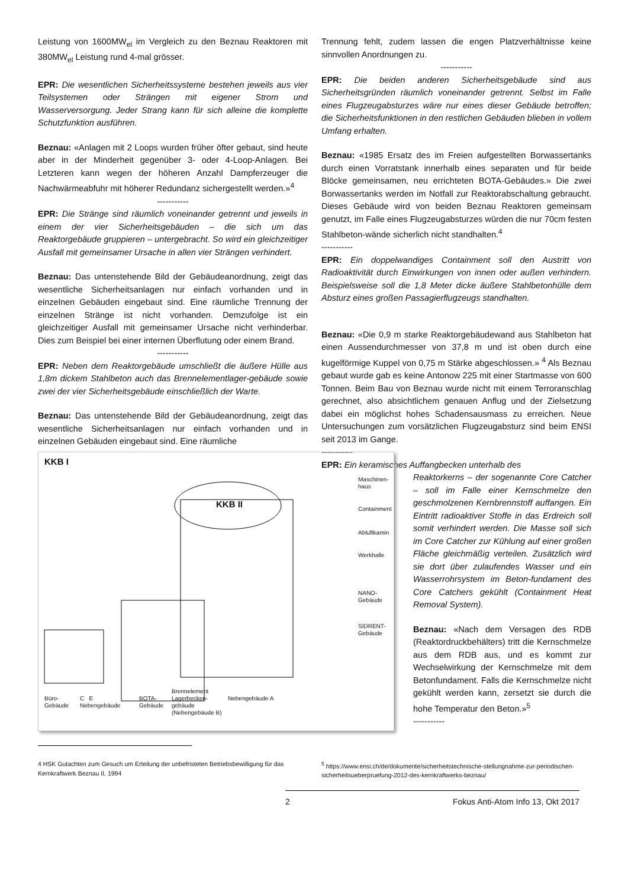Leistung von 1600MW<sub>el</sub> im Vergleich zu den Beznau Reaktoren mit 380MW<sub>el</sub> Leistung rund 4-mal grösser.
EPR: Die wesentlichen Sicherheitssysteme bestehen jeweils aus vier Teilsystemen oder Strängen mit eigener Strom und Wasserversorgung. Jeder Strang kann für sich alleine die komplette Schutzfunktion ausführen.
Beznau: «Anlagen mit 2 Loops wurden früher öfter gebaut, sind heute aber in der Minderheit gegenüber 3- oder 4-Loop-Anlagen. Bei Letzteren kann wegen der höheren Anzahl Dampferzeuger die Nachwärmeabfuhr mit höherer Redundanz sichergestellt werden.»<sup>4</sup>
-----------
EPR: Die Stränge sind räumlich voneinander getrennt und jeweils in einem der vier Sicherheitsgebäuden – die sich um das Reaktorgebäude gruppieren – untergebracht. So wird ein gleichzeitiger Ausfall mit gemeinsamer Ursache in allen vier Strängen verhindert.
Beznau: Das untenstehende Bild der Gebäudeanordnung, zeigt das wesentliche Sicherheitsanlagen nur einfach vorhanden und in einzelnen Gebäuden eingebaut sind. Eine räumliche Trennung der einzelnen Stränge ist nicht vorhanden. Demzufolge ist ein gleichzeitiger Ausfall mit gemeinsamer Ursache nicht verhinderbar. Dies zum Beispiel bei einer internen Überflutung oder einem Brand.
-----------
EPR: Neben dem Reaktorgebäude umschließt die äußere Hülle aus 1,8m dickem Stahlbeton auch das Brennelementlager-gebäude sowie zwei der vier Sicherheitsgebäude einschließlich der Warte.
Beznau: Das untenstehende Bild der Gebäudeanordnung, zeigt das wesentliche Sicherheitsanlagen nur einfach vorhanden und in einzelnen Gebäuden eingebaut sind. Eine räumliche
KKB I
KKB II
Maschinen-
haus
Containment
Abluftkamin
Werkhalle
NANO-
Gebäude
SIDRENT-
Gebäude
Büro-
Gebäude
C E
Nebengebäude
BOTA-
Gebäude
Brennelement
Lagerbecken-
gebäude
(Nebengebäude B)
Nebengebäude A
Trennung fehlt, zudem lassen die engen Platzverhältnisse keine sinnvollen Anordnungen zu.
-----------
EPR: Die beiden anderen Sicherheitsgebäude sind aus Sicherheitsgründen räumlich voneinander getrennt. Selbst im Falle eines Flugzeugabsturzes wäre nur eines dieser Gebäude betroffen; die Sicherheitsfunktionen in den restlichen Gebäuden blieben in vollem Umfang erhalten.
Beznau: «1985 Ersatz des im Freien aufgestellten Borwassertanks durch einen Vorratstank innerhalb eines separaten und für beide Blöcke gemeinsamen, neu errichteten BOTA-Gebäudes.» Die zwei Borwassertanks werden im Notfall zur Reaktorabschaltung gebraucht. Dieses Gebäude wird von beiden Beznau Reaktoren gemeinsam genutzt, im Falle eines Flugzeugabsturzes würden die nur 70cm festen Stahlbeton-wände sicherlich nicht standhalten.<sup>4</sup>
-----------
EPR: Ein doppelwandiges Containment soll den Austritt von Radioaktivität durch Einwirkungen von innen oder außen verhindern. Beispielsweise soll die 1,8 Meter dicke äußere Stahlbetonhülle dem Absturz eines großen Passagierflugzeugs standhalten.
Beznau: «Die 0,9 m starke Reaktorgebäudewand aus Stahlbeton hat einen Aussendurchmesser von 37,8 m und ist oben durch eine kugelförmige Kuppel von 0,75 m Stärke abgeschlossen.» <sup>4</sup> Als Beznau gebaut wurde gab es keine Antonow 225 mit einer Startmasse von 600 Tonnen. Beim Bau von Beznau wurde nicht mit einem Terroranschlag gerechnet, also absichtlichem genauen Anflug und der Zielsetzung dabei ein möglichst hohes Schadensausmass zu erreichen. Neue Untersuchungen zum vorsätzlichen Flugzeugabsturz sind beim ENSI seit 2013 im Gange.
-----------
EPR: Ein keramisches Auffangbecken unterhalb des
Reaktorkerns – der sogenannte Core Catcher – soll im Falle einer Kernschmelze den geschmolzenen Kernbrennstoff auffangen. Ein Eintritt radioaktiver Stoffe in das Erdreich soll somit verhindert werden. Die Masse soll sich im Core Catcher zur Kühlung auf einer großen Fläche gleichmäßig verteilen. Zusätzlich wird sie dort über zulaufendes Wasser und ein Wasserrohrsystem im Beton-fundament des Core Catchers gekühlt (Containment Heat Removal System).
Beznau: «Nach dem Versagen des RDB (Reaktordruckbehälters) tritt die Kernschmelze aus dem RDB aus, und es kommt zur Wechselwirkung der Kernschmelze mit dem Betonfundament. Falls die Kernschmelze nicht gekühlt werden kann, zersetzt sie durch die hohe Temperatur den Beton.»<sup>5</sup>
-----------
4 HSK Gutachten zum Gesuch um Erteilung der unbefristeten Betriebsbewilligung für das Kernkraftwerk Beznau II, 1994
<sup>5</sup> https://www.ensi.ch/de/dokumente/sicherheitstechnische-stellungnahme-zur-periodischen-sicherheitsueberpruefung-2012-des-kernkraftwerks-beznau/
2 Fokus Anti-Atom Info 13, Okt 2017